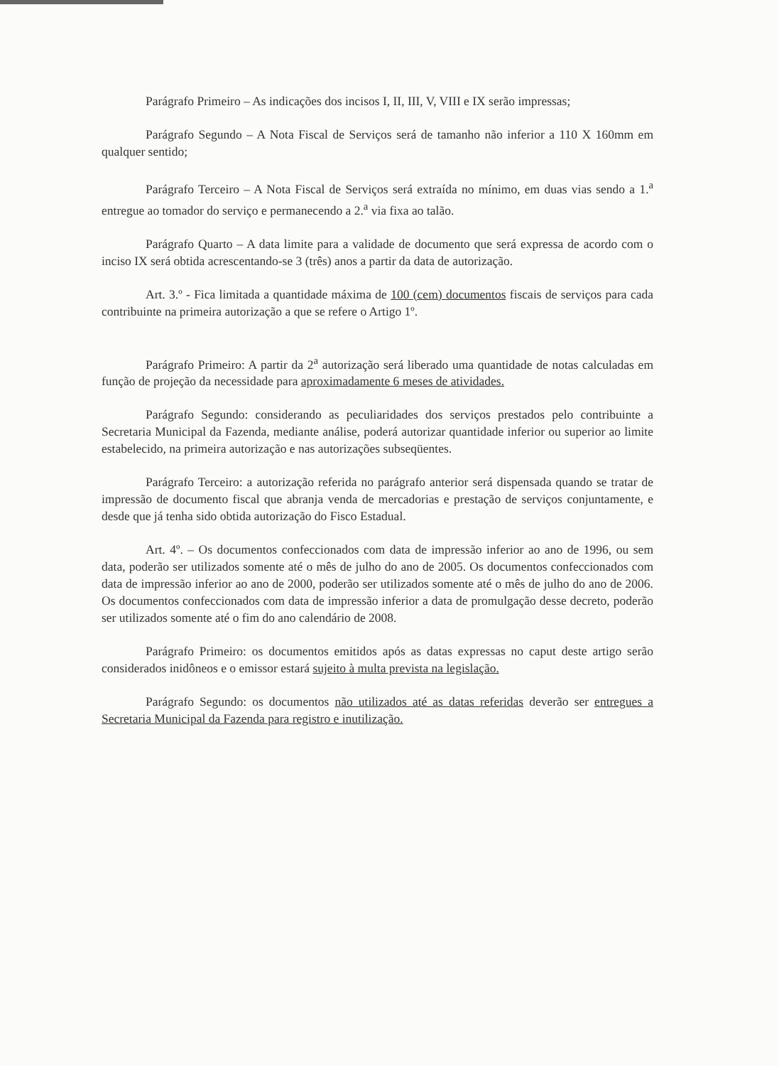Parágrafo Primeiro – As indicações dos incisos I, II, III, V, VIII e IX serão impressas;
Parágrafo Segundo – A Nota Fiscal de Serviços será de tamanho não inferior a 110 X 160mm em qualquer sentido;
Parágrafo Terceiro – A Nota Fiscal de Serviços será extraída no mínimo, em duas vias sendo a 1.<sup>a</sup> entregue ao tomador do serviço e permanecendo a 2.<sup>a</sup> via fixa ao talão.
Parágrafo Quarto – A data limite para a validade de documento que será expressa de acordo com o inciso IX será obtida acrescentando-se 3 (três) anos a partir da data de autorização.
Art. 3.º - Fica limitada a quantidade máxima de 100 (cem) documentos fiscais de serviços para cada contribuinte na primeira autorização a que se refere o Artigo 1º.
Parágrafo Primeiro: A partir da 2<sup>a</sup> autorização será liberado uma quantidade de notas calculadas em função de projeção da necessidade para aproximadamente 6 meses de atividades.
Parágrafo Segundo: considerando as peculiaridades dos serviços prestados pelo contribuinte a Secretaria Municipal da Fazenda, mediante análise, poderá autorizar quantidade inferior ou superior ao limite estabelecido, na primeira autorização e nas autorizações subseqüentes.
Parágrafo Terceiro: a autorização referida no parágrafo anterior será dispensada quando se tratar de impressão de documento fiscal que abranja venda de mercadorias e prestação de serviços conjuntamente, e desde que já tenha sido obtida autorização do Fisco Estadual.
Art. 4º. – Os documentos confeccionados com data de impressão inferior ao ano de 1996, ou sem data, poderão ser utilizados somente até o mês de julho do ano de 2005. Os documentos confeccionados com data de impressão inferior ao ano de 2000, poderão ser utilizados somente até o mês de julho do ano de 2006. Os documentos confeccionados com data de impressão inferior a data de promulgação desse decreto, poderão ser utilizados somente até o fim do ano calendário de 2008.
Parágrafo Primeiro: os documentos emitidos após as datas expressas no caput deste artigo serão considerados inidôneos e o emissor estará sujeito à multa prevista na legislação.
Parágrafo Segundo: os documentos não utilizados até as datas referidas deverão ser entregues a Secretaria Municipal da Fazenda para registro e inutilização.